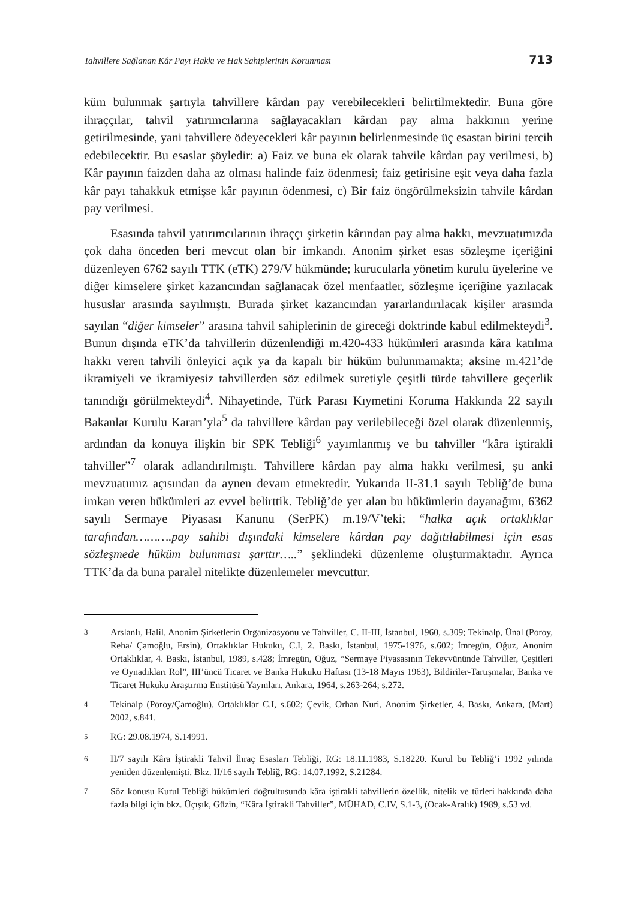Tahvillere Sağlanan Kâr Payı Hakkı ve Hak Sahiplerinin Korunması 713
küm bulunmak şartıyla tahvillere kârdan pay verebilecekleri belirtilmektedir. Buna göre ihraççılar, tahvil yatırımcılarına sağlayacakları kârdan pay alma hakkının yerine getirilmesinde, yani tahvillere ödeyecekleri kâr payının belirlenmesinde üç esastan birini tercih edebilecektir. Bu esaslar şöyledir: a) Faiz ve buna ek olarak tahvile kârdan pay verilmesi, b) Kâr payının faizden daha az olması halinde faiz ödenmesi; faiz getirisine eşit veya daha fazla kâr payı tahakkuk etmişse kâr payının ödenmesi, c) Bir faiz öngörülmeksizin tahvile kârdan pay verilmesi.
Esasında tahvil yatırımcılarının ihraççı şirketin kârından pay alma hakkı, mevzuatımızda çok daha önceden beri mevcut olan bir imkandı. Anonim şirket esas sözleşme içeriğini düzenleyen 6762 sayılı TTK (eTK) 279/V hükmünde; kurucularla yönetim kurulu üyelerine ve diğer kimselere şirket kazancından sağlanacak özel menfaatler, sözleşme içeriğine yazılacak hususlar arasında sayılmıştı. Burada şirket kazancından yararlandırılacak kişiler arasında sayılan “diğer kimseler” arasına tahvil sahiplerinin de gireceği doktrinde kabul edilmekteydi<sup>3</sup>. Bunun dışında eTK’da tahvillerin düzenlendiği m.420-433 hükümleri arasında kâra katılma hakkı veren tahvili önleyici açık ya da kapalı bir hüküm bulunmamakta; aksine m.421’de ikramiyeli ve ikramiyesiz tahvillerden söz edilmek suretiyle çeşitli türde tahvillere geçerlik tanındığı görülmekteydi<sup>4</sup>. Nihayetinde, Türk Parası Kıymetini Koruma Hakkında 22 sayılı Bakanlar Kurulu Kararı’yla<sup>5</sup> da tahvillere kârdan pay verilebileceği özel olarak düzenlenmiş, ardından da konuya ilişkin bir SPK Tebliği<sup>6</sup> yayımlanmış ve bu tahviller “kâra iştirakli tahviller”<sup>7</sup> olarak adlandırılmıştı. Tahvillere kârdan pay alma hakkı verilmesi, şu anki mevzuatımız açısından da aynen devam etmektedir. Yukarıda II-31.1 sayılı Tebliğ’de buna imkan veren hükümleri az evvel belirttik. Tebliğ’de yer alan bu hükümlerin dayanağını, 6362 sayılı Sermaye Piyasası Kanunu (SerPK) m.19/V’teki; “halka açık ortaklıklar tarafından……….pay sahibi dışındaki kimselere kârdan pay dağıtılabilmesi için esas sözleşmede hüküm bulunması şarttır…..” şeklindeki düzenleme oluşturmaktadır. Ayrıca TTK’da da buna paralel nitelikte düzenlemeler mevcuttur.
<sup>3</sup> Arslanlı, Halil, Anonim Şirketlerin Organizasyonu ve Tahviller, C. II-III, İstanbul, 1960, s.309; Tekinalp, Ünal (Poroy, Reha/ Çamoğlu, Ersin), Ortaklıklar Hukuku, C.I, 2. Baskı, İstanbul, 1975-1976, s.602; İmregün, Oğuz, Anonim Ortaklıklar, 4. Baskı, İstanbul, 1989, s.428; İmregün, Oğuz, “Sermaye Piyasasının Tekevvününde Tahviller, Çeşitleri ve Oynadıkları Rol”, III’üncü Ticaret ve Banka Hukuku Haftası (13-18 Mayıs 1963), Bildiriler-Tartışmalar, Banka ve Ticaret Hukuku Araştırma Enstitüsü Yayınları, Ankara, 1964, s.263-264; s.272.
<sup>4</sup> Tekinalp (Poroy/Çamoğlu), Ortaklıklar C.I, s.602; Çevik, Orhan Nuri, Anonim Şirketler, 4. Baskı, Ankara, (Mart) 2002, s.841.
<sup>5</sup> RG: 29.08.1974, S.14991.
<sup>6</sup> II/7 sayılı Kâra İştirakli Tahvil İhraç Esasları Tebliği, RG: 18.11.1983, S.18220. Kurul bu Tebliğ’i 1992 yılında yeniden düzenlemişti. Bkz. II/16 sayılı Tebliğ, RG: 14.07.1992, S.21284.
<sup>7</sup> Söz konusu Kurul Tebliği hükümleri doğrultusunda kâra iştirakli tahvillerin özellik, nitelik ve türleri hakkında daha fazla bilgi için bkz. Üçışık, Güzin, “Kâra İştirakli Tahviller”, MÜHAD, C.IV, S.1-3, (Ocak-Aralık) 1989, s.53 vd.